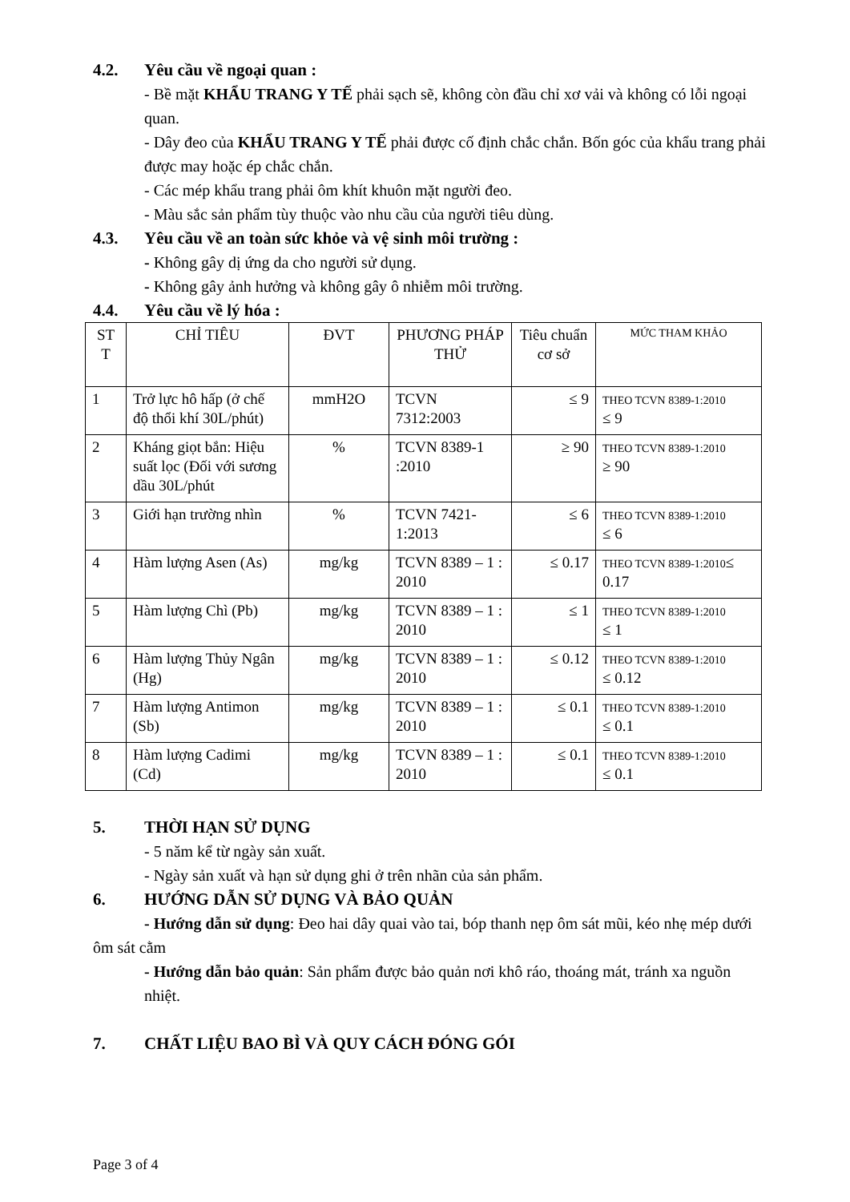4.2. Yêu cầu về ngoại quan :
- Bề mặt KHẨU TRANG Y TẾ phải sạch sẽ, không còn đầu chỉ xơ vải và không có lỗi ngoại quan.
- Dây đeo của KHẨU TRANG Y TẾ phải được cố định chắc chắn. Bốn góc của khẩu trang phải được may hoặc ép chắc chắn.
- Các mép khẩu trang phải ôm khít khuôn mặt người đeo.
- Màu sắc sản phẩm tùy thuộc vào nhu cầu của người tiêu dùng.
4.3. Yêu cầu về an toàn sức khỏe và vệ sinh môi trường :
- Không gây dị ứng da cho người sử dụng.
- Không gây ảnh hưởng và không gây ô nhiễm môi trường.
4.4. Yêu cầu về lý hóa :
| ST T | CHỈ TIÊU | ĐVT | PHƯƠNG PHÁP THỬ | Tiêu chuẩn cơ sở | MỨC THAM KHẢO |
| 1 | Trở lực hô hấp (ở chế độ thổi khí 30L/phút) | mmH2O | TCVN 7312:2003 | ≤ 9 | THEO TCVN 8389-1:2010 ≤ 9 |
| 2 | Kháng giọt bắn: Hiệu suất lọc (Đối với sương dầu 30L/phút | % | TCVN 8389-1 :2010 | ≥ 90 | THEO TCVN 8389-1:2010 ≥ 90 |
| 3 | Giới hạn trường nhìn | % | TCVN 7421-1:2013 | ≤ 6 | THEO TCVN 8389-1:2010 ≤ 6 |
| 4 | Hàm lượng Asen (As) | mg/kg | TCVN 8389 – 1 : 2010 | ≤ 0.17 | THEO TCVN 8389-1:2010 ≤ 0.17 |
| 5 | Hàm lượng Chì (Pb) | mg/kg | TCVN 8389 – 1 : 2010 | ≤ 1 | THEO TCVN 8389-1:2010 ≤ 1 |
| 6 | Hàm lượng Thủy Ngân (Hg) | mg/kg | TCVN 8389 – 1 : 2010 | ≤ 0.12 | THEO TCVN 8389-1:2010 ≤ 0.12 |
| 7 | Hàm lượng Antimon (Sb) | mg/kg | TCVN 8389 – 1 : 2010 | ≤ 0.1 | THEO TCVN 8389-1:2010 ≤ 0.1 |
| 8 | Hàm lượng Cadimi (Cd) | mg/kg | TCVN 8389 – 1 : 2010 | ≤ 0.1 | THEO TCVN 8389-1:2010 ≤ 0.1 |
5. THỜI HẠN SỬ DỤNG
- 5 năm kể từ ngày sản xuất.
- Ngày sản xuất và hạn sử dụng ghi ở trên nhãn của sản phẩm.
6. HƯỚNG DẪN SỬ DỤNG VÀ BẢO QUẢN
- Hướng dẫn sử dụng: Đeo hai dây quai vào tai, bóp thanh nẹp ôm sát mũi, kéo nhẹ mép dưới ôm sát cằm
- Hướng dẫn bảo quản: Sản phẩm được bảo quản nơi khô ráo, thoáng mát, tránh xa nguồn nhiệt.
7. CHẤT LIỆU BAO BÌ VÀ QUY CÁCH ĐÓNG GÓI
Page 3 of 4